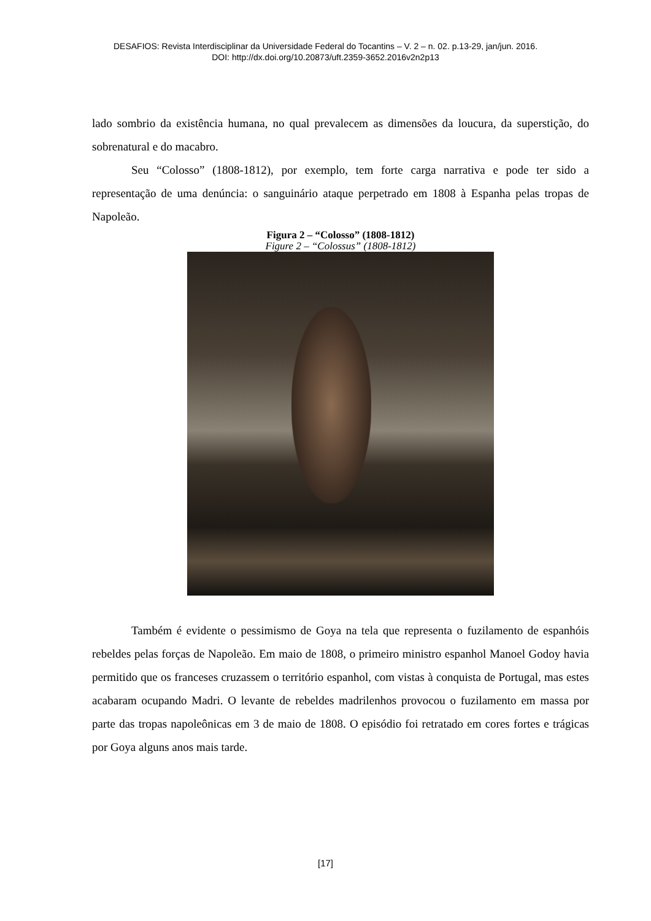DESAFIOS: Revista Interdisciplinar da Universidade Federal do Tocantins – V. 2 – n. 02. p.13-29, jan/jun. 2016.
DOI: http://dx.doi.org/10.20873/uft.2359-3652.2016v2n2p13
lado sombrio da existência humana, no qual prevalecem as dimensões da loucura, da superstição, do sobrenatural e do macabro.
Seu “Colosso” (1808-1812), por exemplo, tem forte carga narrativa e pode ter sido a representação de uma denúncia: o sanguinário ataque perpetrado em 1808 à Espanha pelas tropas de Napoleão.
Figura 2 – “Colosso” (1808-1812)
Figure 2 – “Colossus” (1808-1812)
Também é evidente o pessimismo de Goya na tela que representa o fuzilamento de espanhóis rebeldes pelas forças de Napoleão. Em maio de 1808, o primeiro ministro espanhol Manoel Godoy havia permitido que os franceses cruzassem o território espanhol, com vistas à conquista de Portugal, mas estes acabaram ocupando Madri. O levante de rebeldes madrilenhos provocou o fuzilamento em massa por parte das tropas napoleônicas em 3 de maio de 1808. O episódio foi retratado em cores fortes e trágicas por Goya alguns anos mais tarde.
[17]